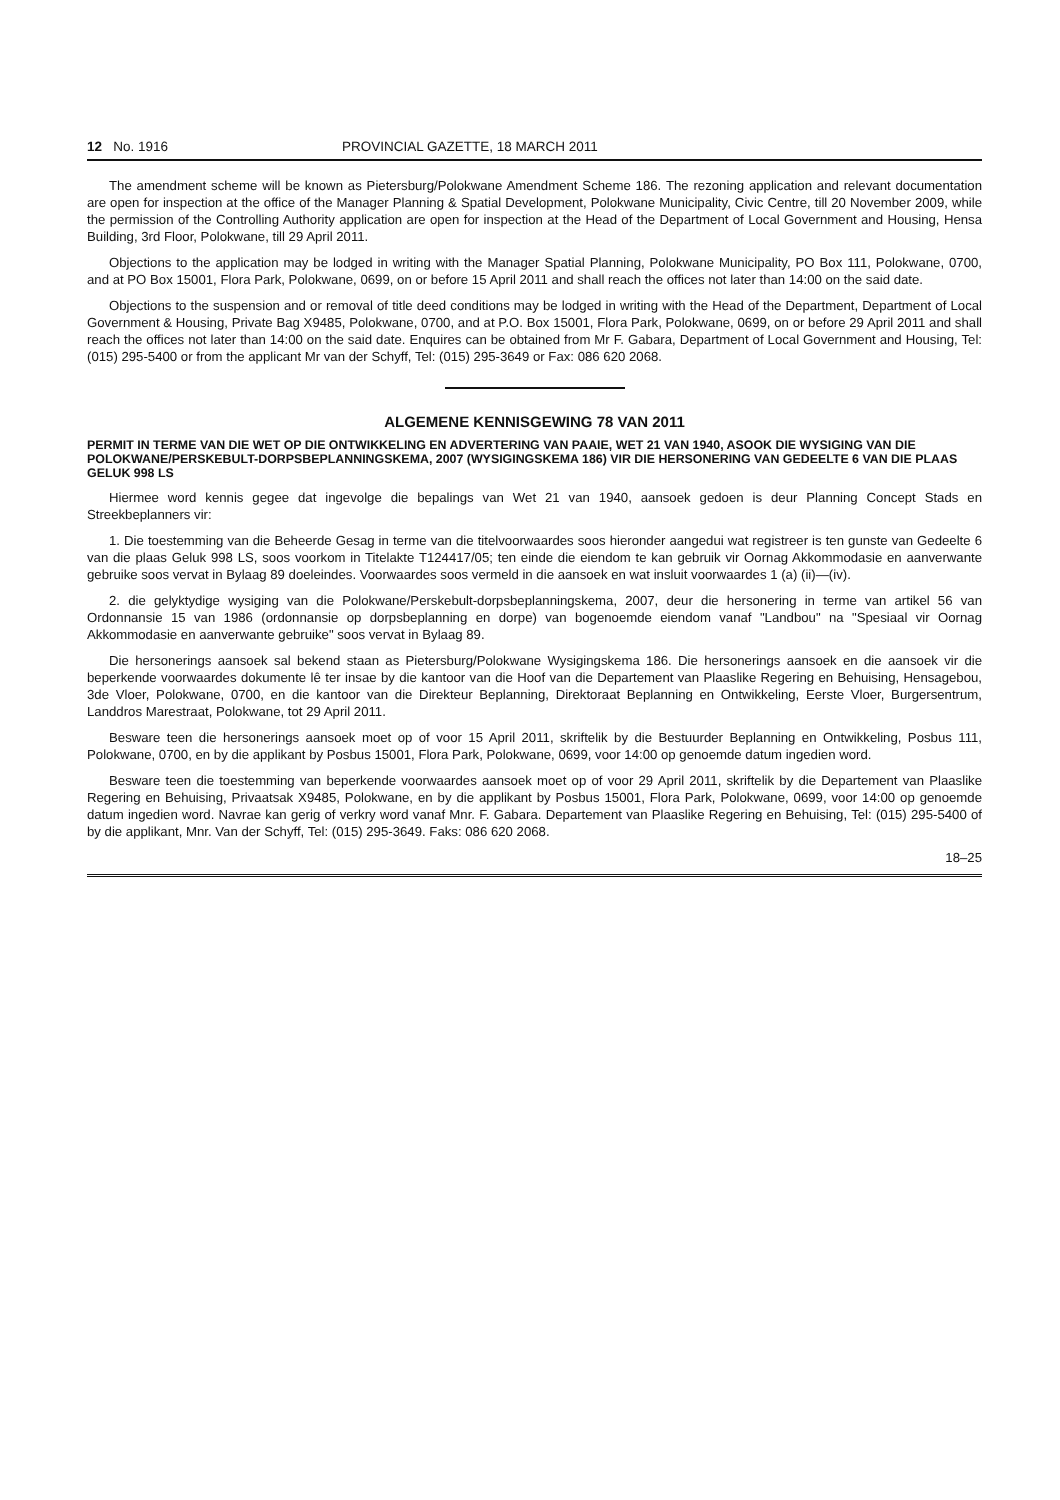12 No. 1916 PROVINCIAL GAZETTE, 18 MARCH 2011
The amendment scheme will be known as Pietersburg/Polokwane Amendment Scheme 186. The rezoning application and relevant documentation are open for inspection at the office of the Manager Planning & Spatial Development, Polokwane Municipality, Civic Centre, till 20 November 2009, while the permission of the Controlling Authority application are open for inspection at the Head of the Department of Local Government and Housing, Hensa Building, 3rd Floor, Polokwane, till 29 April 2011.
Objections to the application may be lodged in writing with the Manager Spatial Planning, Polokwane Municipality, PO Box 111, Polokwane, 0700, and at PO Box 15001, Flora Park, Polokwane, 0699, on or before 15 April 2011 and shall reach the offices not later than 14:00 on the said date.
Objections to the suspension and or removal of title deed conditions may be lodged in writing with the Head of the Department, Department of Local Government & Housing, Private Bag X9485, Polokwane, 0700, and at P.O. Box 15001, Flora Park, Polokwane, 0699, on or before 29 April 2011 and shall reach the offices not later than 14:00 on the said date. Enquires can be obtained from Mr F. Gabara, Department of Local Government and Housing, Tel: (015) 295-5400 or from the applicant Mr van der Schyff, Tel: (015) 295-3649 or Fax: 086 620 2068.
ALGEMENE KENNISGEWING 78 VAN 2011
PERMIT IN TERME VAN DIE WET OP DIE ONTWIKKELING EN ADVERTERING VAN PAAIE, WET 21 VAN 1940, ASOOK DIE WYSIGING VAN DIE POLOKWANE/PERSKEBULT-DORPSBEPLANNINGSKEMA, 2007 (WYSIGINGSKEMA 186) VIR DIE HERSONERING VAN GEDEELTE 6 VAN DIE PLAAS GELUK 998 LS
Hiermee word kennis gegee dat ingevolge die bepalings van Wet 21 van 1940, aansoek gedoen is deur Planning Concept Stads en Streekbeplanners vir:
1. Die toestemming van die Beheerde Gesag in terme van die titelvoorwaardes soos hieronder aangedui wat registreer is ten gunste van Gedeelte 6 van die plaas Geluk 998 LS, soos voorkom in Titelakte T124417/05; ten einde die eiendom te kan gebruik vir Oornag Akkommodasie en aanverwante gebruike soos vervat in Bylaag 89 doeleindes. Voorwaardes soos vermeld in die aansoek en wat insluit voorwaardes 1 (a) (ii)—(iv).
2. die gelyktydige wysiging van die Polokwane/Perskebult-dorpsbeplanningskema, 2007, deur die hersonering in terme van artikel 56 van Ordonnansie 15 van 1986 (ordonnansie op dorpsbeplanning en dorpe) van bogenoemde eiendom vanaf "Landbou" na "Spesiaal vir Oornag Akkommodasie en aanverwante gebruike" soos vervat in Bylaag 89.
Die hersonerings aansoek sal bekend staan as Pietersburg/Polokwane Wysigingskema 186. Die hersonerings aansoek en die aansoek vir die beperkende voorwaardes dokumente lê ter insae by die kantoor van die Hoof van die Departement van Plaaslike Regering en Behuising, Hensagebou, 3de Vloer, Polokwane, 0700, en die kantoor van die Direkteur Beplanning, Direktoraat Beplanning en Ontwikkeling, Eerste Vloer, Burgersentrum, Landdros Marestraat, Polokwane, tot 29 April 2011.
Besware teen die hersonerings aansoek moet op of voor 15 April 2011, skriftelik by die Bestuurder Beplanning en Ontwikkeling, Posbus 111, Polokwane, 0700, en by die applikant by Posbus 15001, Flora Park, Polokwane, 0699, voor 14:00 op genoemde datum ingedien word.
Besware teen die toestemming van beperkende voorwaardes aansoek moet op of voor 29 April 2011, skriftelik by die Departement van Plaaslike Regering en Behuising, Privaatsak X9485, Polokwane, en by die applikant by Posbus 15001, Flora Park, Polokwane, 0699, voor 14:00 op genoemde datum ingedien word. Navrae kan gerig of verkry word vanaf Mnr. F. Gabara. Departement van Plaaslike Regering en Behuising, Tel: (015) 295-5400 of by die applikant, Mnr. Van der Schyff, Tel: (015) 295-3649. Faks: 086 620 2068.
18–25